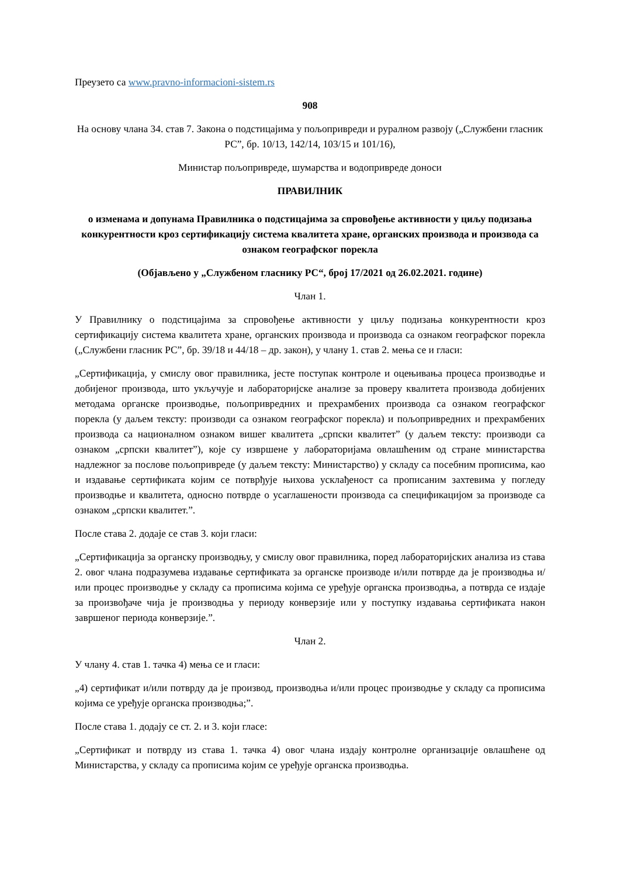Преузето са www.pravno-informacioni-sistem.rs
908
На основу члана 34. став 7. Закона о подстицајима у пољопривреди и руралном развоју („Службени гласник РС”, бр. 10/13, 142/14, 103/15 и 101/16),
Министар пољопривреде, шумарства и водопривреде доноси
ПРАВИЛНИК
о изменама и допунама Правилника о подстицајима за спровођење активности у циљу подизања конкурентности кроз сертификацију система квалитета хране, органских производа и производа са ознаком географског порекла
(Објављено у „Службеном гласнику РС“, број 17/2021 од 26.02.2021. године)
Члан 1.
У Правилнику о подстицајима за спровођење активности у циљу подизања конкурентности кроз сертификацију система квалитета хране, органских производа и производа са ознаком географског порекла („Службени гласник РС”, бр. 39/18 и 44/18 – др. закон), у члану 1. став 2. мења се и гласи:
„Сертификација, у смислу овог правилника, јесте поступак контроле и оцењивања процеса производње и добијеног производа, што укључује и лабораторијске анализе за проверу квалитета производа добијених методама органске производње, пољопривредних и прехрамбених производа са ознаком географског порекла (у даљем тексту: производи са ознаком географског порекла) и пољопривредних и прехрамбених производа са националном ознаком вишег квалитета „српски квалитет” (у даљем тексту: производи са ознаком „српски квалитет”), које су извршене у лабораторијама овлашћеним од стране министарства надлежног за послове пољопривреде (у даљем тексту: Министарство) у складу са посебним прописима, као и издавање сертификата којим се потврђује њихова усклађеност са прописаним захтевима у погледу производње и квалитета, односно потврде о усаглашености производа са спецификацијом за производе са ознаком „српски квалитет.”.
После става 2. додаје се став 3. који гласи:
„Сертификација за органску производњу, у смислу овог правилника, поред лабораторијских анализа из става 2. овог члана подразумева издавање сертификата за органске производе и/или потврде да је производња и/или процес производње у складу са прописима којима се уређује органска производња, а потврда се издаје за произвођаче чија је производња у периоду конверзије или у поступку издавања сертификата након завршеног периода конверзије.”.
Члан 2.
У члану 4. став 1. тачка 4) мења се и гласи:
„4) сертификат и/или потврду да је производ, производња и/или процес производње у складу са прописима којима се уређује органска производња;”.
После става 1. додају се ст. 2. и 3. који гласе:
„Сертификат и потврду из става 1. тачка 4) овог члана издају контролне организације овлашћене од Министарства, у складу са прописима којим се уређује органска производња.